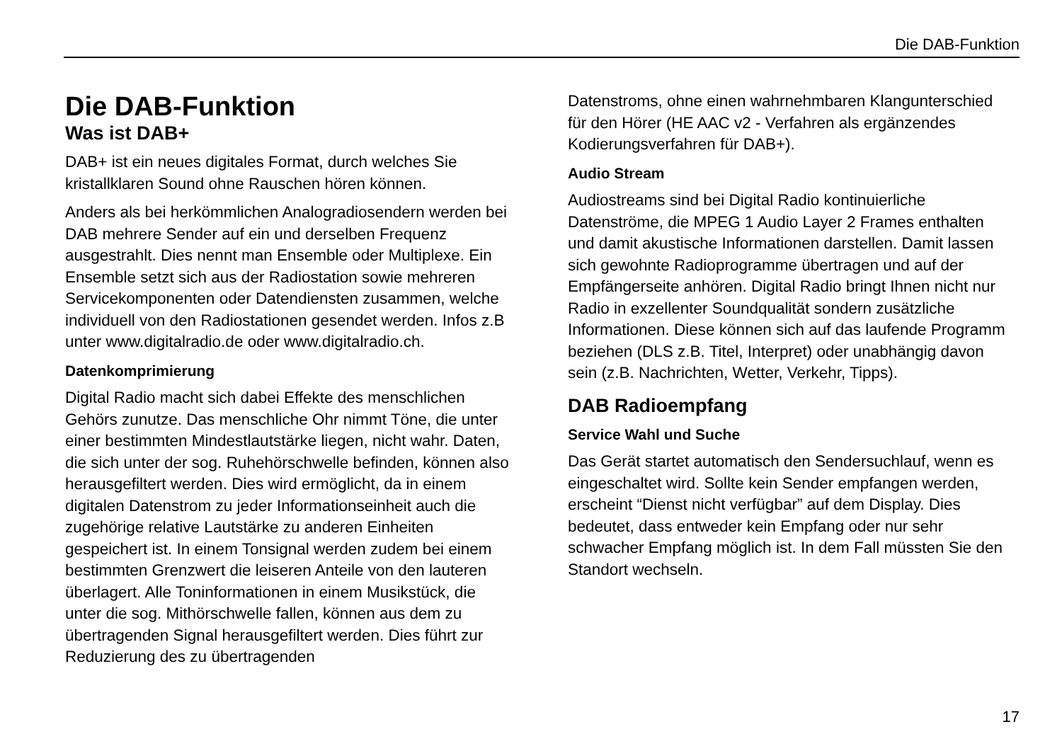Die DAB-Funktion
Die DAB-Funktion
Was ist DAB+
DAB+ ist ein neues digitales Format, durch welches Sie kristallklaren Sound ohne Rauschen hören können.
Anders als bei herkömmlichen Analogradiosendern werden bei DAB mehrere Sender auf ein und derselben Frequenz ausgestrahlt. Dies nennt man Ensemble oder Multiplexe. Ein Ensemble setzt sich aus der Radiostation sowie mehreren Servicekomponenten oder Datendiensten zusammen, welche individuell von den Radiostationen gesendet werden. Infos z.B unter www.digitalradio.de oder www.digitalradio.ch.
Datenkomprimierung
Digital Radio macht sich dabei Effekte des menschlichen Gehörs zunutze. Das menschliche Ohr nimmt Töne, die unter einer bestimmten Mindestlautstärke liegen, nicht wahr. Daten, die sich unter der sog. Ruhehörschwelle befinden, können also herausgefiltert werden. Dies wird ermöglicht, da in einem digitalen Datenstrom zu jeder Informationseinheit auch die zugehörige relative Lautstärke zu anderen Einheiten gespeichert ist. In einem Tonsignal werden zudem bei einem bestimmten Grenzwert die leiseren Anteile von den lauteren überlagert. Alle Toninformationen in einem Musikstück, die unter die sog. Mithörschwelle fallen, können aus dem zu übertragenden Signal herausgefiltert werden. Dies führt zur Reduzierung des zu übertragenden
Datenstroms, ohne einen wahrnehmbaren Klangunterschied für den Hörer (HE AAC v2 - Verfahren als ergänzendes Kodierungsverfahren für DAB+).
Audio Stream
Audiostreams sind bei Digital Radio kontinuierliche Datenströme, die MPEG 1 Audio Layer 2 Frames enthalten und damit akustische Informationen darstellen. Damit lassen sich gewohnte Radioprogramme übertragen und auf der Empfängerseite anhören. Digital Radio bringt Ihnen nicht nur Radio in exzellenter Soundqualität sondern zusätzliche Informationen. Diese können sich auf das laufende Programm beziehen (DLS z.B. Titel, Interpret) oder unabhängig davon sein (z.B. Nachrichten, Wetter, Verkehr, Tipps).
DAB Radioempfang
Service Wahl und Suche
Das Gerät startet automatisch den Sendersuchlauf, wenn es eingeschaltet wird. Sollte kein Sender empfangen werden, erscheint “Dienst nicht verfügbar” auf dem Display. Dies bedeutet, dass entweder kein Empfang oder nur sehr schwacher Empfang möglich ist. In dem Fall müssten Sie den Standort wechseln.
17